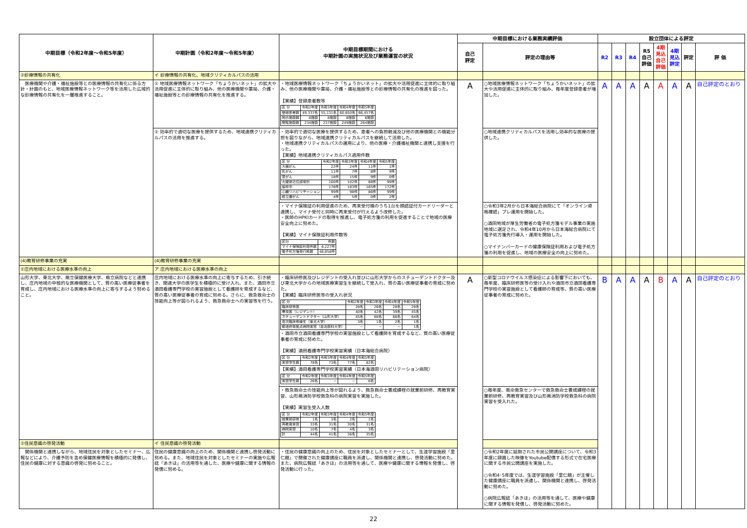| 中期目標（令和2年度～令和5年度） | 中期計画（令和2年度～令和5年度） | 中期目標期間における 中期計画の実施状況及び業務運営の状況 | 中期目標における業務実績評価 | | 設立団体による評定 | | | | | | | |
| --- | --- | --- | --- | --- | --- | --- | --- | --- | --- | --- | --- | --- |
| | | | 自己 評定 | 評定の理由等 | R2 | R3 | R4 | R5 自己 評価 | 4期 見込 自己 評価 | 4期 見込 評定 | 評定 | 評 価 |
| ②診療情報の共有化 | イ 診療情報の共有化、地域クリティカルパスの活用 | | | | | | | | | | | |
| 医療機関や介護・福祉施設等との医療情報の共有化に係る方針・計画のもと、地域医療情報ネットワーク等を活用した広域的な診療情報の共有化を一層推進すること。 | ① 地域医療情報ネットワーク「ちょうかいネット」の拡大や活用促進に主体的に取り組み、他の医療機関や薬局、介護・福祉施設等との診療情報の共有化を推進する。 | ・地域医療情報ネットワーク「ちょうかいネット」の拡大や活用促進に主体的に取り組み、他の医療機関や薬局、介護・福祉施設等との診療情報の共有化の推進を図った。 【実績】登録患者数等 / 区 分 / 令和2年度 / 令和3年度 / 令和4年度 / 令和5年度 / / 登録患者数 / 49,337名 / 55,131名 / 60,650名 / 66,457名 / / 開示施設数 / 8施設 / 8施設 / 8施設 / 8施設 / / 閲覧施設数 / 234施設 / 237施設 / 249施設 / 264施設 / | A | ○地域医療情報ネットワーク「ちょうかいネット」の拡大や活用促進に主体的に取り組み、毎年度登録患者が増加した。 | A | A | A | A | A | A | A | 自己評定のとおり |
| | ② 効率的で適切な医療を提供するため、地域連携クリティカルパスの活用を推進する。 | ・効率的で適切な医療を提供するため、患者への負担軽減及び他の医療機関との機能分担を図りながら、地域連携クリティカルパスを継続して活用した。 ・地域連携クリティカルパスの運用により、他の医療・介護福祉機関と連携し支援を行った。 【実績】地域連携クリティカルパス適用件数 / 区 分 / 令和2年度 / 令和3年度 / 令和4年度 / 令和5年度 / / 大腸がん / 22件 / 24件 / 11件 / 1件 / / 乳がん / 11件 / 7件 / 8件 / 9件 / / 胃がん / 18件 / 15件 / 9件 / 0件 / / 大腿骨近位部骨折 / 100件 / 102件 / 88件 / 99件 / / 脳卒中 / 178件 / 183件 / 165件 / 172件 / / 心臓リハビリテーション / 99件 / 98件 / 86件 / 99件 / / 前立腺がん / 4件 / 5件 / 0件 / 2件 / | | ○地域連携クリティカルパスを活用し効率的な医療の提供した。 | | | | | | | | |
| | | ・マイナ保険証の利用促進のため、再来受付機のうち1台を顔認証付カードリーダーと連携し、マイナ受付と同時に再来受付が行えるよう改修した。 ・医師のHPKIカードの取得を推進し、電子処方箋の利用を促進することで地域の医療安全向上に努めた。 【実績】マイナ保険証利用件数等 / 区分 / 件数 / / マイナ保険証利用件数 / 6,227件 / / 電子処方箋発行枚数 / 48,858件 / | | ○令和3年2月から日本海総合病院にて「オンライン資格確認」プレ運用を開始した。 ○酒田地域が厚生労働省の電子処方箋モデル事業の実施地域に選定され、令和4年10月から日本海総合病院にて電子処方箋先行導入・運用を開始した。 ○マイナンバーカードの健康保険証利用および電子処方箋の利用を促進し、地域の医療安全の向上に努めた。 | | | | | | | | |
| (4)教育研修事業の充実 | (4)教育研修事業の充実 | | | | | | | | | | | |
| ①庄内地域における医療水準の向上 | ア 庄内地域における医療水準の向上 | | | | | | | | | | | |
| 山形大学、東北大学、県立保健医療大学、県立病院などと連携し、庄内地域の中核的な医療機関として、質の高い医療従事者を育成し、庄内地域における医療水準の向上に寄与するよう努めること。 | 庄内地域における医療水準の向上に寄与するため、引き続き、関連大学の医学生を積極的に受け入れ、また、酒田市立酒田看護専門学校の実習施設として看護師を育成するなど、質の高い医療従事者の育成に努める。さらに、救急救命士の技能向上等が図られるよう、救急救命士への実習等を行う。 | ・臨床研修医及びレジデントの受入れ並びに山形大学からのスチューデントドクター及び東北大学からの地域医療実習生を継続して受入れ、質の高い医療従事者の育成に努めた。 【実績】臨床研修医等の受入れ状況 / 区 分 / 令和2年度 / 令和3年度 / 令和4年度 / 令和5年度 / / 臨床研修医 / 28名 / 26名 / 28名 / 28名 / / 専攻医（レジデント） / 40名 / 42名 / 39名 / 45名 / / スチューデントドクター（山形大学） / 45名 / 68名 / 66名 / 64名 / / 高次臨床修練生（東北大学） / 3名 / 1名 / 2名 / 1名 / / 都道府県拠点病院実習（自治医科大学） / － / － / － / 1名 / ・酒田市立酒田看護専門学校の実習施設として看護師を育成するなど、質の高い医療従事者の育成に努めた。 【実績】酒田看護専門学校実習実績（日本海総合病院） / 区 分 / 令和2年度 / 令和3年度 / 令和4年度 / 令和5年度 / / 実習学生数 / 78名 / 73名 / 77名 / 82名 / 【実績】酒田看護専門学校実習実績（日本海酒田リハビリテーション病院） / 区 分 / 令和2年度 / 令和3年度 / 令和4年度 / 令和5年度 / / 実習学生数 / 26名 / － / － / 6名 / | A | ○新型コロナウイルス感染症による影響下においても、毎年度、臨床研修医等の受け入れや酒田市立酒田看護専門学校の実習施設として看護師の育成等、質の高い医療従事者の育成に努めた。 | B | A | A | A | B | A | A | 自己評定のとおり |
| | | ・救急救命士の技能向上等が図れるよう、救急救命士養成課程の就業前研修、再教育実習、山形県消防学校救急科の病院実習を実施した。 【実績】実習生受入人数 / 区 分 / 令和2年度 / 令和3年度 / 令和4年度 / 令和5年度 / / 就業前研修 / 1名 / 3名 / 2名 / 1名 / / 再教育実習 / 33名 / 31名 / 30名 / 31名 / / 病院実習 / 10名 / 7名 / 4名 / 3名 / / 計 / 44名 / 41名 / 36名 / 35名 / | | ○毎年度、救命救急センターで救急救命士養成課程の就業前研修、再教育実習及び山形県消防学校救急科の病院実習を受入れた。 | | | | | | | | |
| ②住民意識の啓発活動 | イ 住民意識の啓発活動 | | | | | | | | | | | |
| 関係機関と連携しながら、地域住民を対象としたセミナー、広報などにより、介護予防を含め保健医療情報を積極的に発信し、住民の健康に対する意識の啓発に努めること。 | 住民の健康意識の向上のため、関係機関と連携し啓発活動に努める。また、地域住民を対象としたセミナーの実施や広報誌「あきほ」の活用等を通した、医療や健康に関する情報の発信に努める。 | ・住民の健康意識の向上のため、住民を対象としたセミナーとして、生涯学習施設「里仁館」で開催された健康講座に職員を派遣し、関係機関と連携し、啓発活動に努めた。また、病院広報誌「あきほ」の活用等を通して、医療や健康に関する情報を発信し、啓発活動に行った。 | | ○令和2年度に延期された市民公開講座について、令和3年度に録画した映像をYoutube配信する形式で在宅医療に関する市民公開講座を実施した。 ○令和4･5年度では、生涯学習施設「里仁館」が主催した健康講座に職員を派遣し、関係機関と連携し、啓発活動に努めた。 ○病院広報誌「あきほ」の活用等を通して、医療や健康に関する情報を発信し、啓発活動に努めた。 | | | | | | | | |
22